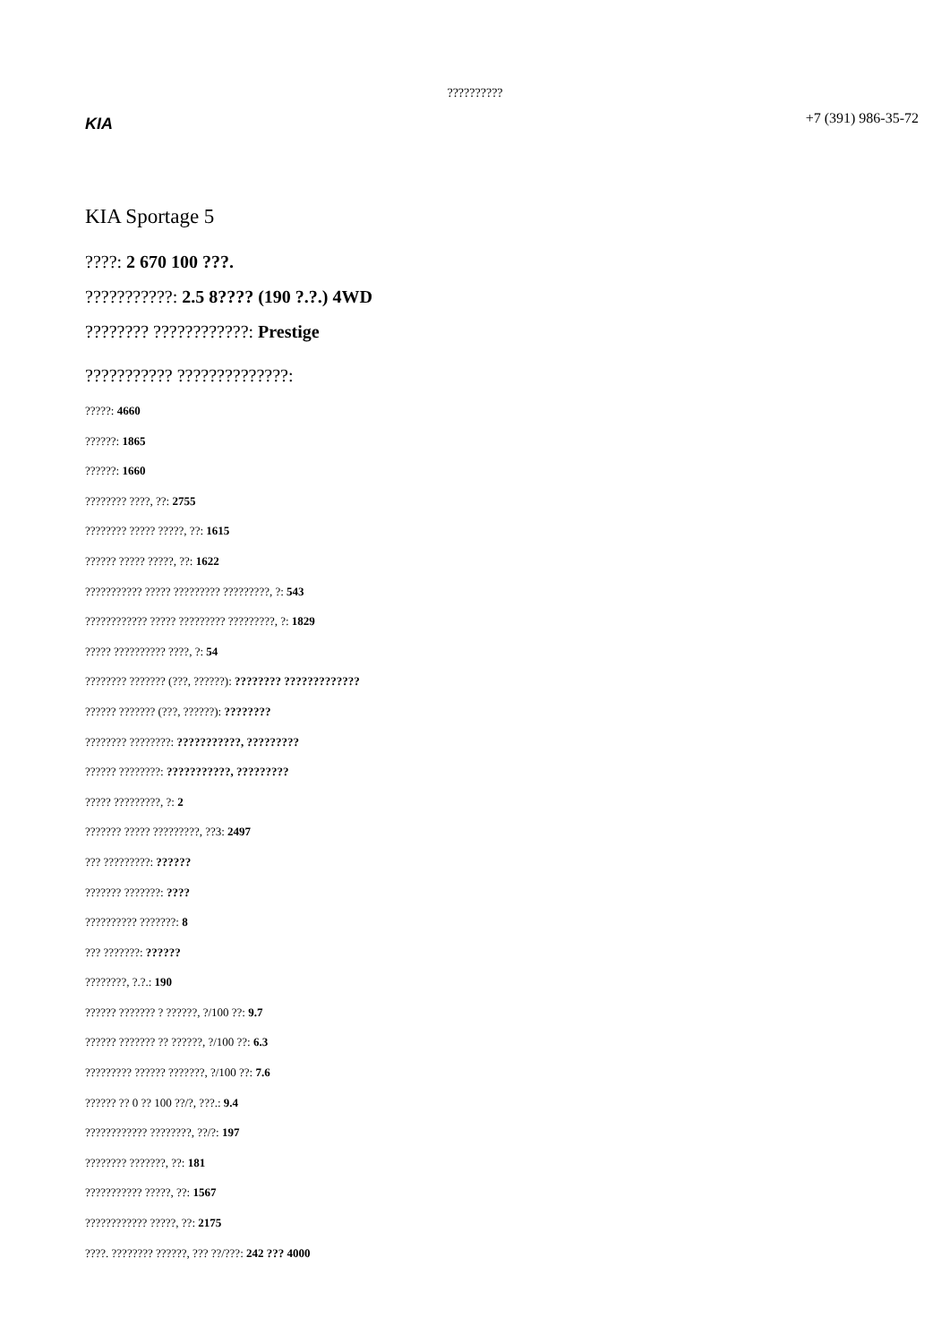??????????
KIA
+7 (391) 986-35-72
KIA Sportage 5
????: 2 670 100 ???.
???????????: 2.5 8???? (190 ?.?.) 4WD
???????? ????????????: Prestige
??????????? ??????????????:
?????: 4660
??????: 1865
??????: 1660
???????? ????, ??: 2755
???????? ????? ?????, ??: 1615
?????? ????? ?????, ??: 1622
??????????? ????? ????????? ?????????, ?: 543
???????????? ????? ????????? ?????????, ?: 1829
????? ?????????? ????, ?: 54
???????? ??????? (???, ??????): ???????? ?????????????
?????? ??????? (???, ??????): ????????
???????? ????????: ???????????, ?????????
?????? ????????: ???????????, ?????????
????? ?????????, ?: 2
??????? ????? ?????????, ??3: 2497
??? ?????????: ??????
??????? ???????: ????
?????????? ???????: 8
??? ???????: ??????
????????, ?.?.: 190
?????? ??????? ? ??????, ?/100 ??: 9.7
?????? ??????? ?? ??????, ?/100 ??: 6.3
????????? ?????? ???????, ?/100 ??: 7.6
?????? ?? 0 ?? 100 ??/?, ???.: 9.4
???????????? ????????, ??/?: 197
???????? ???????, ??: 181
??????????? ?????, ??: 1567
???????????? ?????, ??: 2175
????. ???????? ??????, ??? ??/???: 242 ??? 4000